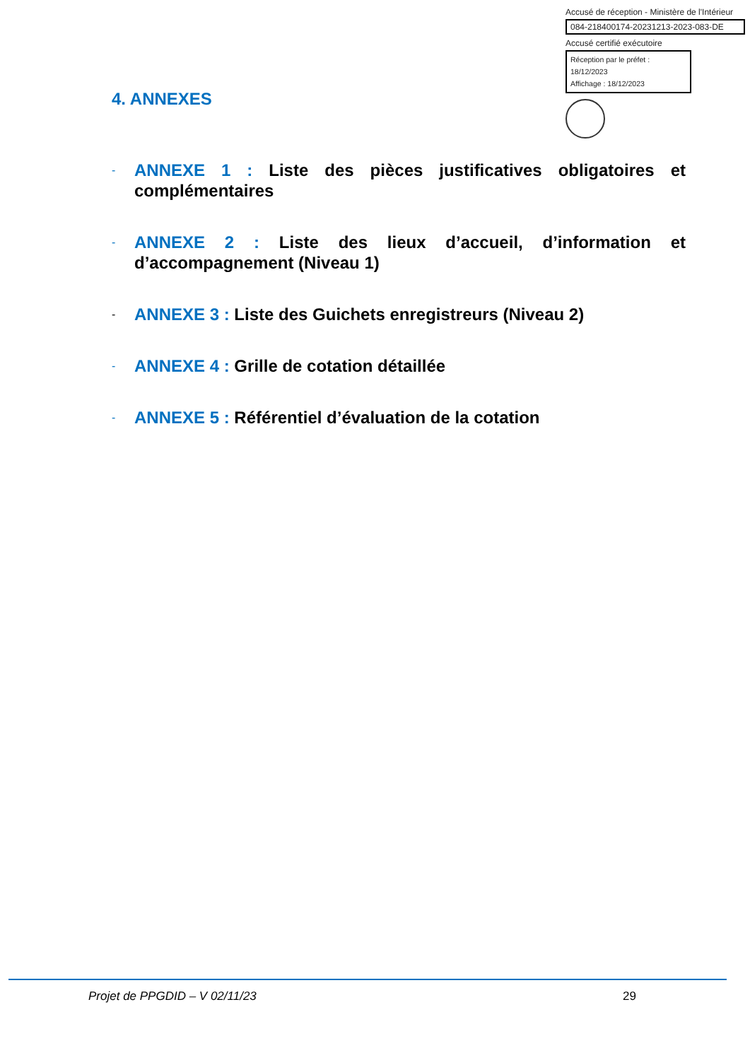Accusé de réception - Ministère de l'Intérieur
084-218400174-20231213-2023-083-DE
Accusé certifié exécutoire
Réception par le préfet : 18/12/2023
Affichage : 18/12/2023
4. ANNEXES
- ANNEXE 1 : Liste des pièces justificatives obligatoires et complémentaires
- ANNEXE 2 : Liste des lieux d’accueil, d’information et d’accompagnement (Niveau 1)
- ANNEXE 3 : Liste des Guichets enregistreurs (Niveau 2)
- ANNEXE 4 : Grille de cotation détaillée
- ANNEXE 5 : Référentiel d’évaluation de la cotation
Projet de PPGDID – V 02/11/23 29